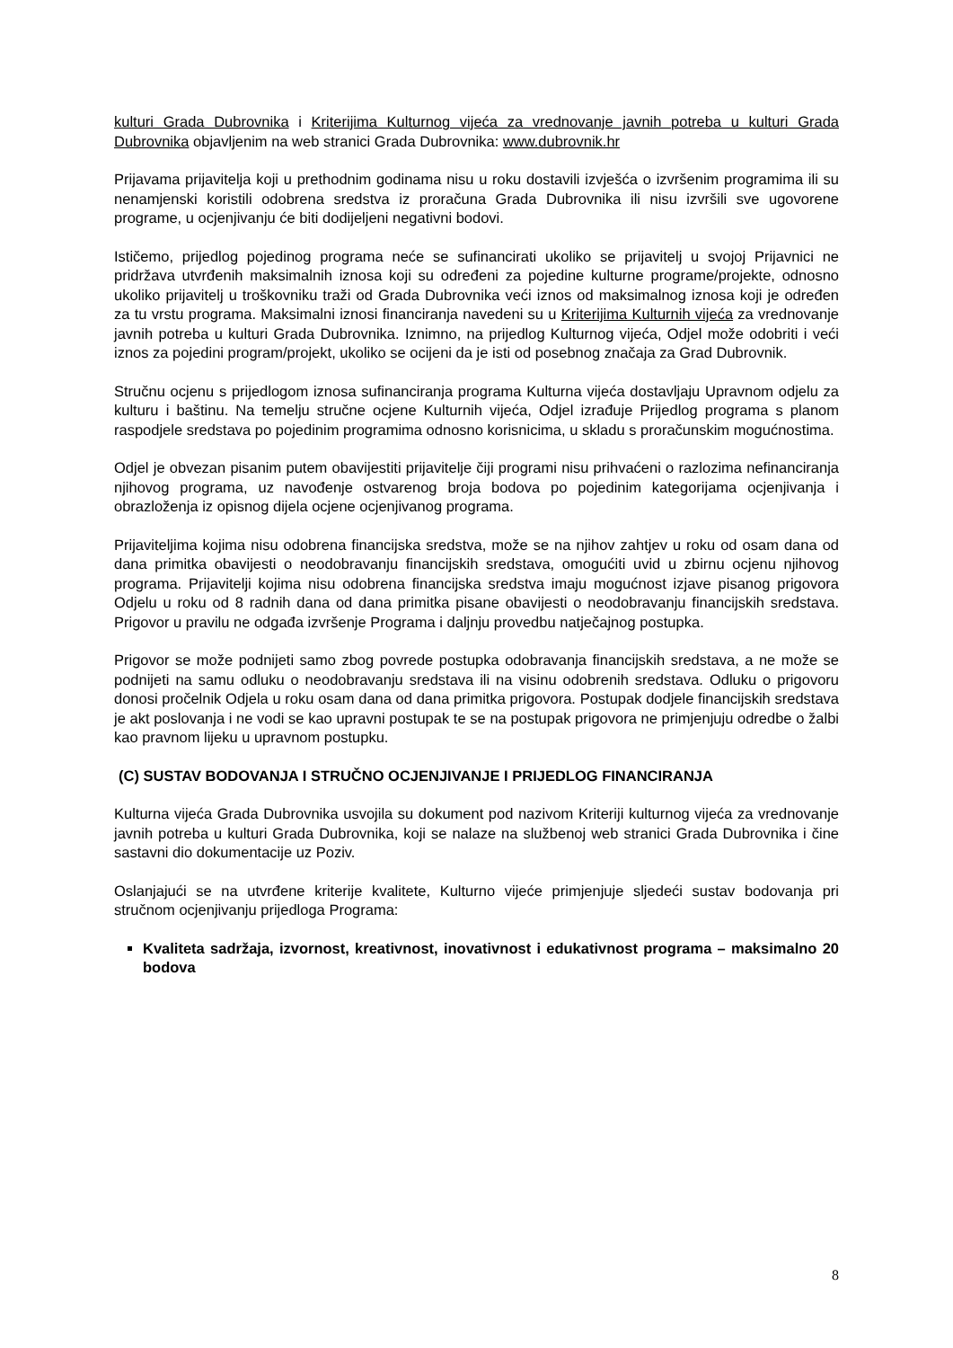kulturi Grada Dubrovnika i Kriterijima Kulturnog vijeća za vrednovanje javnih potreba u kulturi Grada Dubrovnika objavljenim na web stranici Grada Dubrovnika: www.dubrovnik.hr
Prijavama prijavitelja koji u prethodnim godinama nisu u roku dostavili izvješća o izvršenim programima ili su nenamjenski koristili odobrena sredstva iz proračuna Grada Dubrovnika ili nisu izvršili sve ugovorene programe, u ocjenjivanju će biti dodijeljeni negativni bodovi.
Ističemo, prijedlog pojedinog programa neće se sufinancirati ukoliko se prijavitelj u svojoj Prijavnici ne pridržava utvrđenih maksimalnih iznosa koji su određeni za pojedine kulturne programe/projekte, odnosno ukoliko prijavitelj u troškovniku traži od Grada Dubrovnika veći iznos od maksimalnog iznosa koji je određen za tu vrstu programa. Maksimalni iznosi financiranja navedeni su u Kriterijima Kulturnih vijeća za vrednovanje javnih potreba u kulturi Grada Dubrovnika. Iznimno, na prijedlog Kulturnog vijeća, Odjel može odobriti i veći iznos za pojedini program/projekt, ukoliko se ocijeni da je isti od posebnog značaja za Grad Dubrovnik.
Stručnu ocjenu s prijedlogom iznosa sufinanciranja programa Kulturna vijeća dostavljaju Upravnom odjelu za kulturu i baštinu. Na temelju stručne ocjene Kulturnih vijeća, Odjel izrađuje Prijedlog programa s planom raspodjele sredstava po pojedinim programima odnosno korisnicima, u skladu s proračunskim mogućnostima.
Odjel je obvezan pisanim putem obavijestiti prijavitelje čiji programi nisu prihvaćeni o razlozima nefinanciranja njihovog programa, uz navođenje ostvarenog broja bodova po pojedinim kategorijama ocjenjivanja i obrazloženja iz opisnog dijela ocjene ocjenjivanog programa.
Prijaviteljima kojima nisu odobrena financijska sredstva, može se na njihov zahtjev u roku od osam dana od dana primitka obavijesti o neodobravanju financijskih sredstava, omogućiti uvid u zbirnu ocjenu njihovog programa. Prijavitelji kojima nisu odobrena financijska sredstva imaju mogućnost izjave pisanog prigovora Odjelu u roku od 8 radnih dana od dana primitka pisane obavijesti o neodobravanju financijskih sredstava. Prigovor u pravilu ne odgađa izvršenje Programa i daljnju provedbu natječajnog postupka.
Prigovor se može podnijeti samo zbog povrede postupka odobravanja financijskih sredstava, a ne može se podnijeti na samu odluku o neodobravanju sredstava ili na visinu odobrenih sredstava. Odluku o prigovoru donosi pročelnik Odjela u roku osam dana od dana primitka prigovora. Postupak dodjele financijskih sredstava je akt poslovanja i ne vodi se kao upravni postupak te se na postupak prigovora ne primjenjuju odredbe o žalbi kao pravnom lijeku u upravnom postupku.
(C) SUSTAV BODOVANJA I STRUČNO OCJENJIVANJE I PRIJEDLOG FINANCIRANJA
Kulturna vijeća Grada Dubrovnika usvojila su dokument pod nazivom Kriteriji kulturnog vijeća za vrednovanje javnih potreba u kulturi Grada Dubrovnika, koji se nalaze na službenoj web stranici Grada Dubrovnika i čine sastavni dio dokumentacije uz Poziv.
Oslanjajući se na utvrđene kriterije kvalitete, Kulturno vijeće primjenjuje sljedeći sustav bodovanja pri stručnom ocjenjivanju prijedloga Programa:
Kvaliteta sadržaja, izvornost, kreativnost, inovativnost i edukativnost programa – maksimalno 20 bodova
8